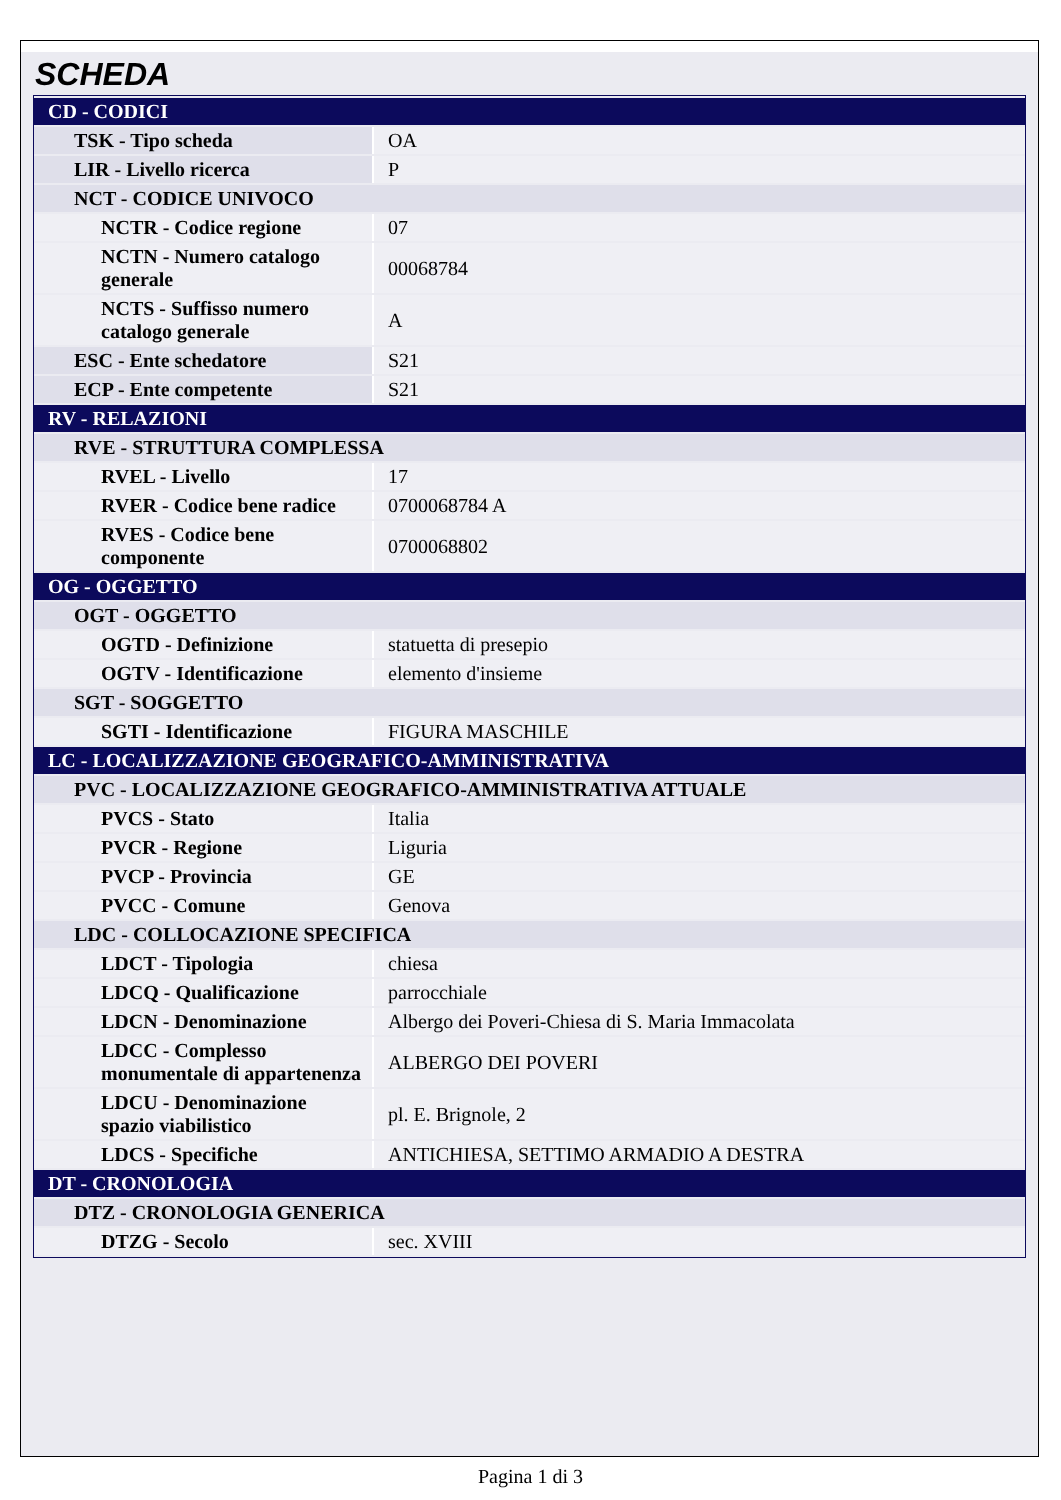SCHEDA
| CD - CODICI | |
| TSK - Tipo scheda | OA |
| LIR - Livello ricerca | P |
| NCT - CODICE UNIVOCO | |
| NCTR - Codice regione | 07 |
| NCTN - Numero catalogo generale | 00068784 |
| NCTS - Suffisso numero catalogo generale | A |
| ESC - Ente schedatore | S21 |
| ECP - Ente competente | S21 |
| RV - RELAZIONI | |
| RVE - STRUTTURA COMPLESSA | |
| RVEL - Livello | 17 |
| RVER - Codice bene radice | 0700068784 A |
| RVES - Codice bene componente | 0700068802 |
| OG - OGGETTO | |
| OGT - OGGETTO | |
| OGTD - Definizione | statuetta di presepio |
| OGTV - Identificazione | elemento d'insieme |
| SGT - SOGGETTO | |
| SGTI - Identificazione | FIGURA MASCHILE |
| LC - LOCALIZZAZIONE GEOGRAFICO-AMMINISTRATIVA | |
| PVC - LOCALIZZAZIONE GEOGRAFICO-AMMINISTRATIVA ATTUALE | |
| PVCS - Stato | Italia |
| PVCR - Regione | Liguria |
| PVCP - Provincia | GE |
| PVCC - Comune | Genova |
| LDC - COLLOCAZIONE SPECIFICA | |
| LDCT - Tipologia | chiesa |
| LDCQ - Qualificazione | parrocchiale |
| LDCN - Denominazione | Albergo dei Poveri-Chiesa di S. Maria Immacolata |
| LDCC - Complesso monumentale di appartenenza | ALBERGO DEI POVERI |
| LDCU - Denominazione spazio viabilistico | pl. E. Brignole, 2 |
| LDCS - Specifiche | ANTICHIESA, SETTIMO ARMADIO A DESTRA |
| DT - CRONOLOGIA | |
| DTZ - CRONOLOGIA GENERICA | |
| DTZG - Secolo | sec. XVIII |
Pagina 1 di 3